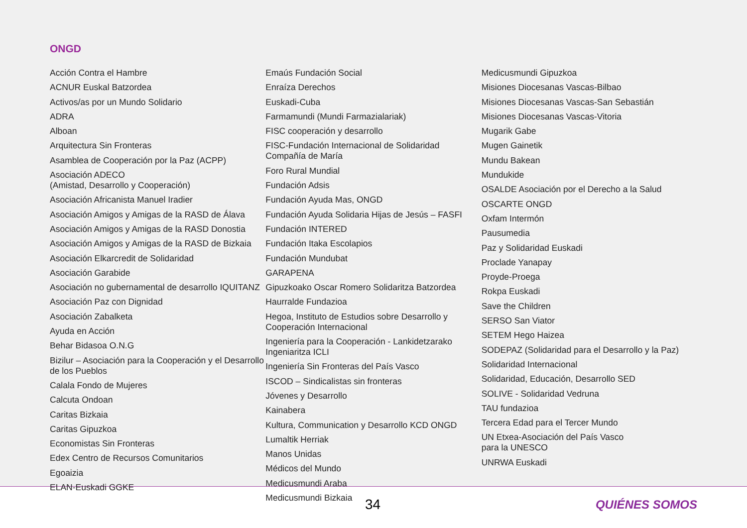ONGD
Acción Contra el Hambre
ACNUR Euskal Batzordea
Activos/as por un Mundo Solidario
ADRA
Alboan
Arquitectura Sin Fronteras
Asamblea de Cooperación por la Paz (ACPP)
Asociación ADECO
(Amistad, Desarrollo y Cooperación)
Asociación Africanista Manuel Iradier
Asociación Amigos y Amigas de la RASD de Álava
Asociación Amigos y Amigas de la RASD Donostia
Asociación Amigos y Amigas de la RASD de Bizkaia
Asociación Elkarcredit de Solidaridad
Asociación Garabide
Asociación no gubernamental de desarrollo IQUITANZ
Asociación Paz con Dignidad
Asociación Zabalketa
Ayuda en Acción
Behar Bidasoa O.N.G
Bizilur – Asociación para la Cooperación y el Desarrollo de los Pueblos
Calala Fondo de Mujeres
Calcuta Ondoan
Caritas Bizkaia
Caritas Gipuzkoa
Economistas Sin Fronteras
Edex Centro de Recursos Comunitarios
Egoaizia
ELAN-Euskadi GGKE
Emaús Fundación Social
Enraíza Derechos
Euskadi-Cuba
Farmamundi (Mundi Farmazialariak)
FISC cooperación y desarrollo
FISC-Fundación Internacional de Solidaridad Compañía de María
Foro Rural Mundial
Fundación Adsis
Fundación Ayuda Mas, ONGD
Fundación Ayuda Solidaria Hijas de Jesús – FASFI
Fundación INTERED
Fundación Itaka Escolapios
Fundación Mundubat
GARAPENA
Gipuzkoako Oscar Romero Solidaritza Batzordea
Haurralde Fundazioa
Hegoa, Instituto de Estudios sobre Desarrollo y Cooperación Internacional
Ingeniería para la Cooperación - Lankidetzarako Ingeniaritza ICLI
Ingeniería Sin Fronteras del País Vasco
ISCOD – Sindicalistas sin fronteras
Jóvenes y Desarrollo
Kainabera
Kultura, Communication y Desarrollo KCD ONGD
Lumaltik Herriak
Manos Unidas
Médicos del Mundo
Medicusmundi Araba
Medicusmundi Bizkaia
Medicusmundi Gipuzkoa
Misiones Diocesanas Vascas-Bilbao
Misiones Diocesanas Vascas-San Sebastián
Misiones Diocesanas Vascas-Vitoria
Mugarik Gabe
Mugen Gainetik
Mundu Bakean
Mundukide
OSALDE Asociación por el Derecho a la Salud
OSCARTE ONGD
Oxfam Intermón
Pausumedia
Paz y Solidaridad Euskadi
Proclade Yanapay
Proyde-Proega
Rokpa Euskadi
Save the Children
SERSO San Viator
SETEM Hego Haizea
SODEPAZ (Solidaridad para el Desarrollo y la Paz)
Solidaridad Internacional
Solidaridad, Educación, Desarrollo SED
SOLIVE - Solidaridad Vedruna
TAU fundazioa
Tercera Edad para el Tercer Mundo
UN Etxea-Asociación del País Vasco
para la UNESCO
UNRWA Euskadi
34 QUIÉNES SOMOS